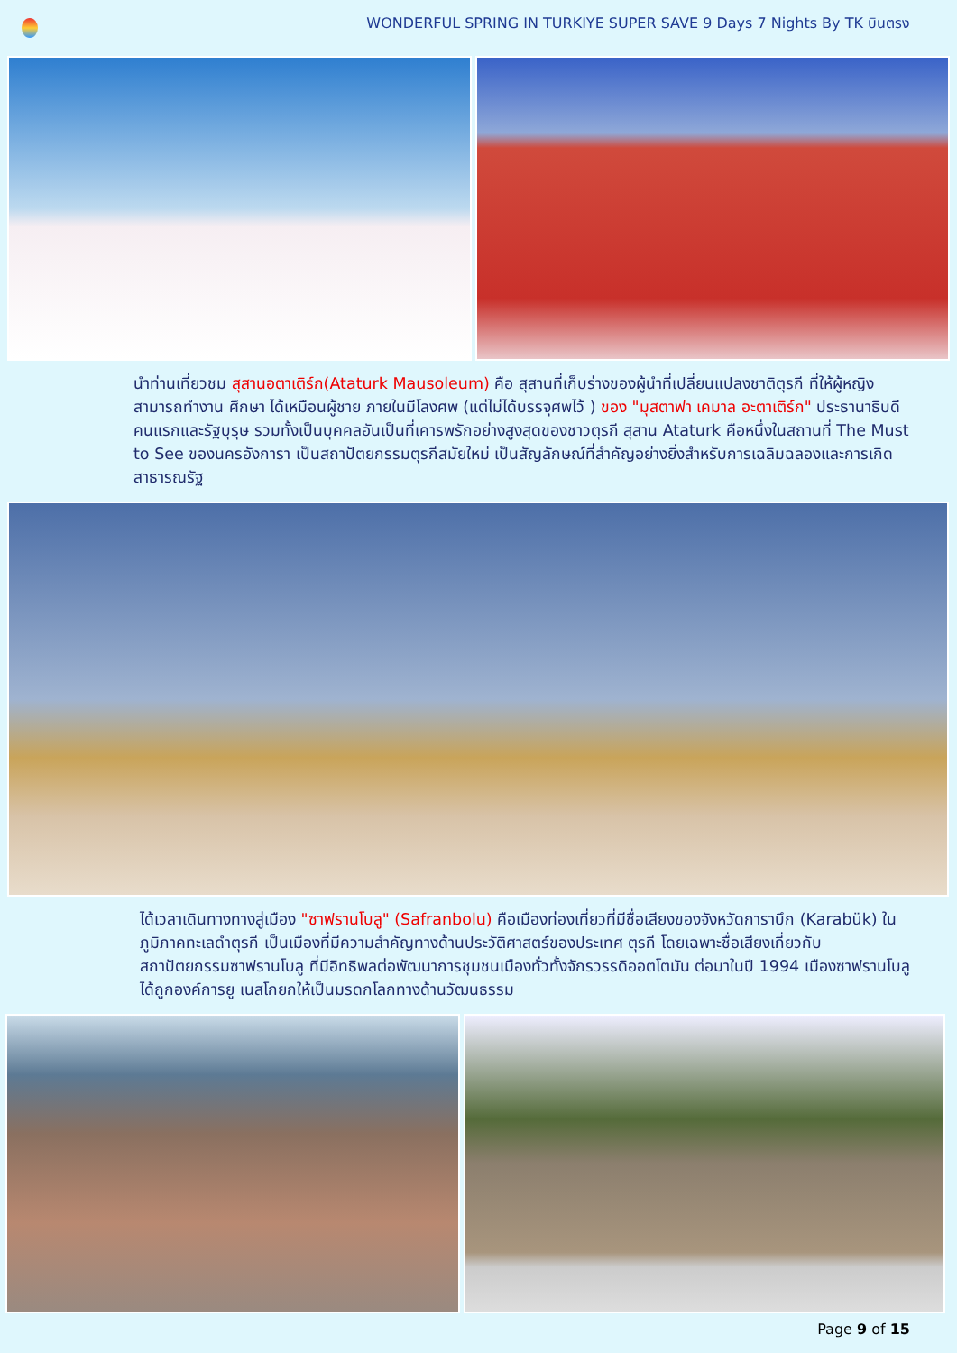WONDERFUL SPRING IN TURKIYE SUPER SAVE 9 Days 7 Nights By TK บินตรง
นำท่านเที่ยวชม สุสานอตาเติร์ก(Ataturk Mausoleum) คือ สุสานที่เก็บร่างของผู้นำที่เปลี่ยนแปลงชาติตุรกี ที่ให้ผู้หญิงสามารถทำงาน ศึกษา ได้เหมือนผู้ชาย ภายในมีโลงศพ (แต่ไม่ได้บรรจุศพไว้ ) ของ "มุสตาฟา เคมาล อะตาเติร์ก" ประธานาธิบดีคนแรกและรัฐบุรุษ รวมทั้งเป็นบุคคลอันเป็นที่เคารพรักอย่างสูงสุดของชาวตุรกี สุสาน Ataturk คือหนึ่งในสถานที่ The Must to See ของนครอังการา เป็นสถาปัตยกรรมตุรกีสมัยใหม่ เป็นสัญลักษณ์ที่สำคัญอย่างยิ่งสำหรับการเฉลิมฉลองและการเกิดสาธารณรัฐ
ได้เวลาเดินทางทางสู่เมือง "ซาฟรานโบลู" (Safranbolu) คือเมืองท่องเที่ยวที่มีชื่อเสียงของจังหวัดการาบึก (Karabük) ในภูมิภาคทะเลดำตุรกี เป็นเมืองที่มีความสำคัญทางด้านประวัติศาสตร์ของประเทศ ตุรกี โดยเฉพาะชื่อเสียงเกี่ยวกับสถาปัตยกรรมซาฟรานโบลู ที่มีอิทธิพลต่อพัฒนาการชุมชนเมืองทั่วทั้งจักรวรรดิออตโตมัน ต่อมาในปี 1994 เมืองซาฟรานโบลู ได้ถูกองค์การยู เนสโกยกให้เป็นมรดกโลกทางด้านวัฒนธรรม
Page 9 of 15